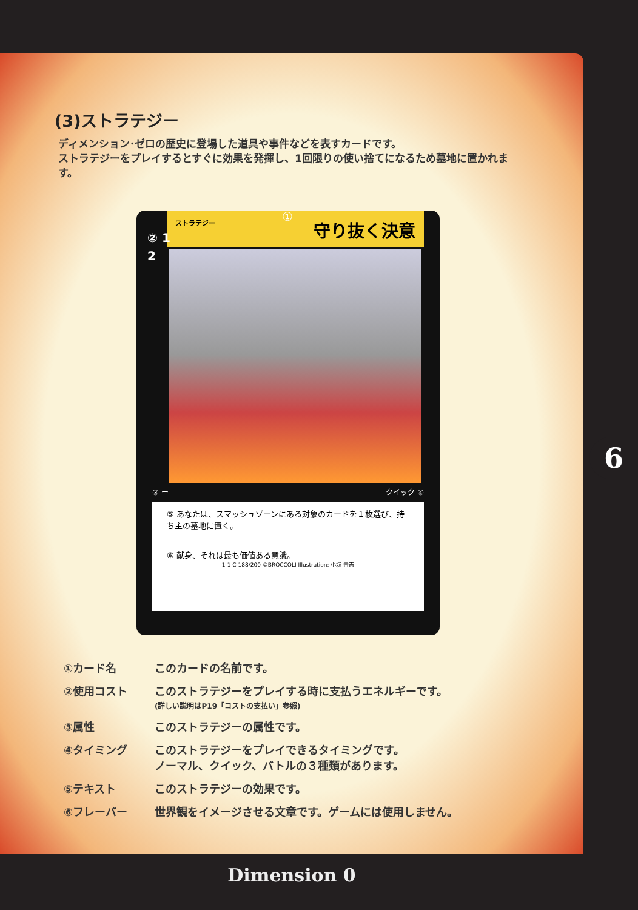(3)ストラテジー
ディメンション･ゼロの歴史に登場した道具や事件などを表すカードです。
ストラテジーをプレイするとすぐに効果を発揮し、1回限りの使い捨てになるため墓地に置かれます。
② 1
2
①
ストラテジー 守り抜く決意
③ ー クイック ④
⑤ あなたは、スマッシュゾーンにある対象のカードを１枚選び、持ち主の墓地に置く。
⑥ 献身、それは最も価値ある意識。
1-1 C 188/200 ©BROCCOLI Illustration: 小城 崇志
①カード名 このカードの名前です。
②使用コスト このストラテジーをプレイする時に支払うエネルギーです。
(詳しい説明はP19「コストの支払い」参照)
③属性 このストラテジーの属性です。
④タイミング このストラテジーをプレイできるタイミングです。
ノーマル、クイック、バトルの３種類があります。
⑤テキスト このストラテジーの効果です。
⑥フレーバー 世界観をイメージさせる文章です。ゲームには使用しません。
6
Dimension 0